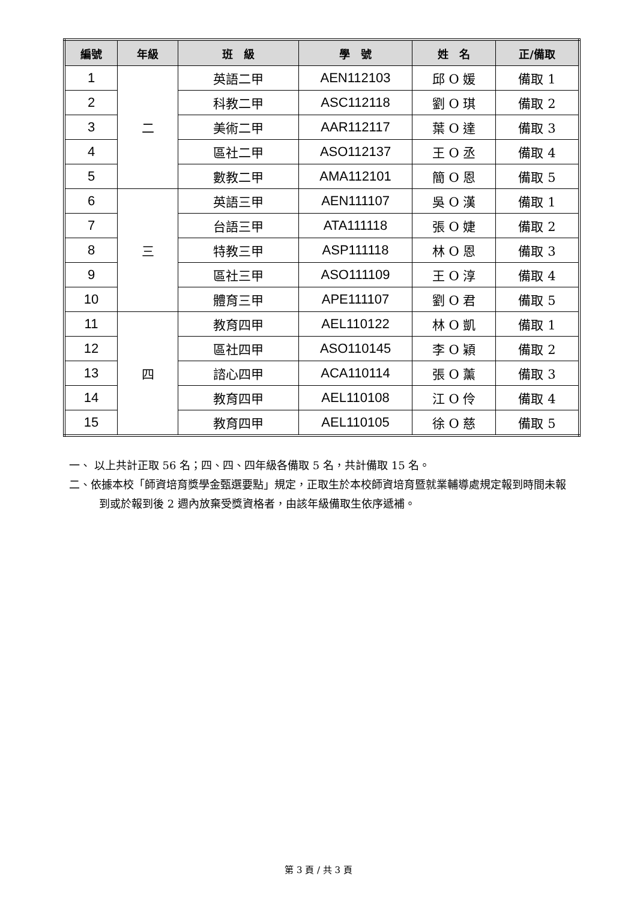| 編號 | 年級 | 班 級 | 學 號 | 姓 名 | 正/備取 |
| --- | --- | --- | --- | --- | --- |
| 1 | 二 | 英語二甲 | AEN112103 | 邱 O 媛 | 備取 1 |
| 2 | | 科教二甲 | ASC112118 | 劉 O 琪 | 備取 2 |
| 3 | | 美術二甲 | AAR112117 | 葉 O 達 | 備取 3 |
| 4 | | 區社二甲 | ASO112137 | 王 O 丞 | 備取 4 |
| 5 | | 數教二甲 | AMA112101 | 簡 O 恩 | 備取 5 |
| 6 | 三 | 英語三甲 | AEN111107 | 吳 O 漢 | 備取 1 |
| 7 | | 台語三甲 | ATA111118 | 張 O 婕 | 備取 2 |
| 8 | | 特教三甲 | ASP111118 | 林 O 恩 | 備取 3 |
| 9 | | 區社三甲 | ASO111109 | 王 O 淳 | 備取 4 |
| 10 | | 體育三甲 | APE111107 | 劉 O 君 | 備取 5 |
| 11 | 四 | 教育四甲 | AEL110122 | 林 O 凱 | 備取 1 |
| 12 | | 區社四甲 | ASO110145 | 李 O 穎 | 備取 2 |
| 13 | | 諮心四甲 | ACA110114 | 張 O 薰 | 備取 3 |
| 14 | | 教育四甲 | AEL110108 | 江 O 伶 | 備取 4 |
| 15 | | 教育四甲 | AEL110105 | 徐 O 慈 | 備取 5 |
一、 以上共計正取 56 名；四、四、四年級各備取 5 名，共計備取 15 名。
二、依據本校「師資培育獎學金甄選要點」規定，正取生於本校師資培育暨就業輔導處規定報到時間未報到或於報到後 2 週內放棄受獎資格者，由該年級備取生依序遞補。
第 3 頁 / 共 3 頁